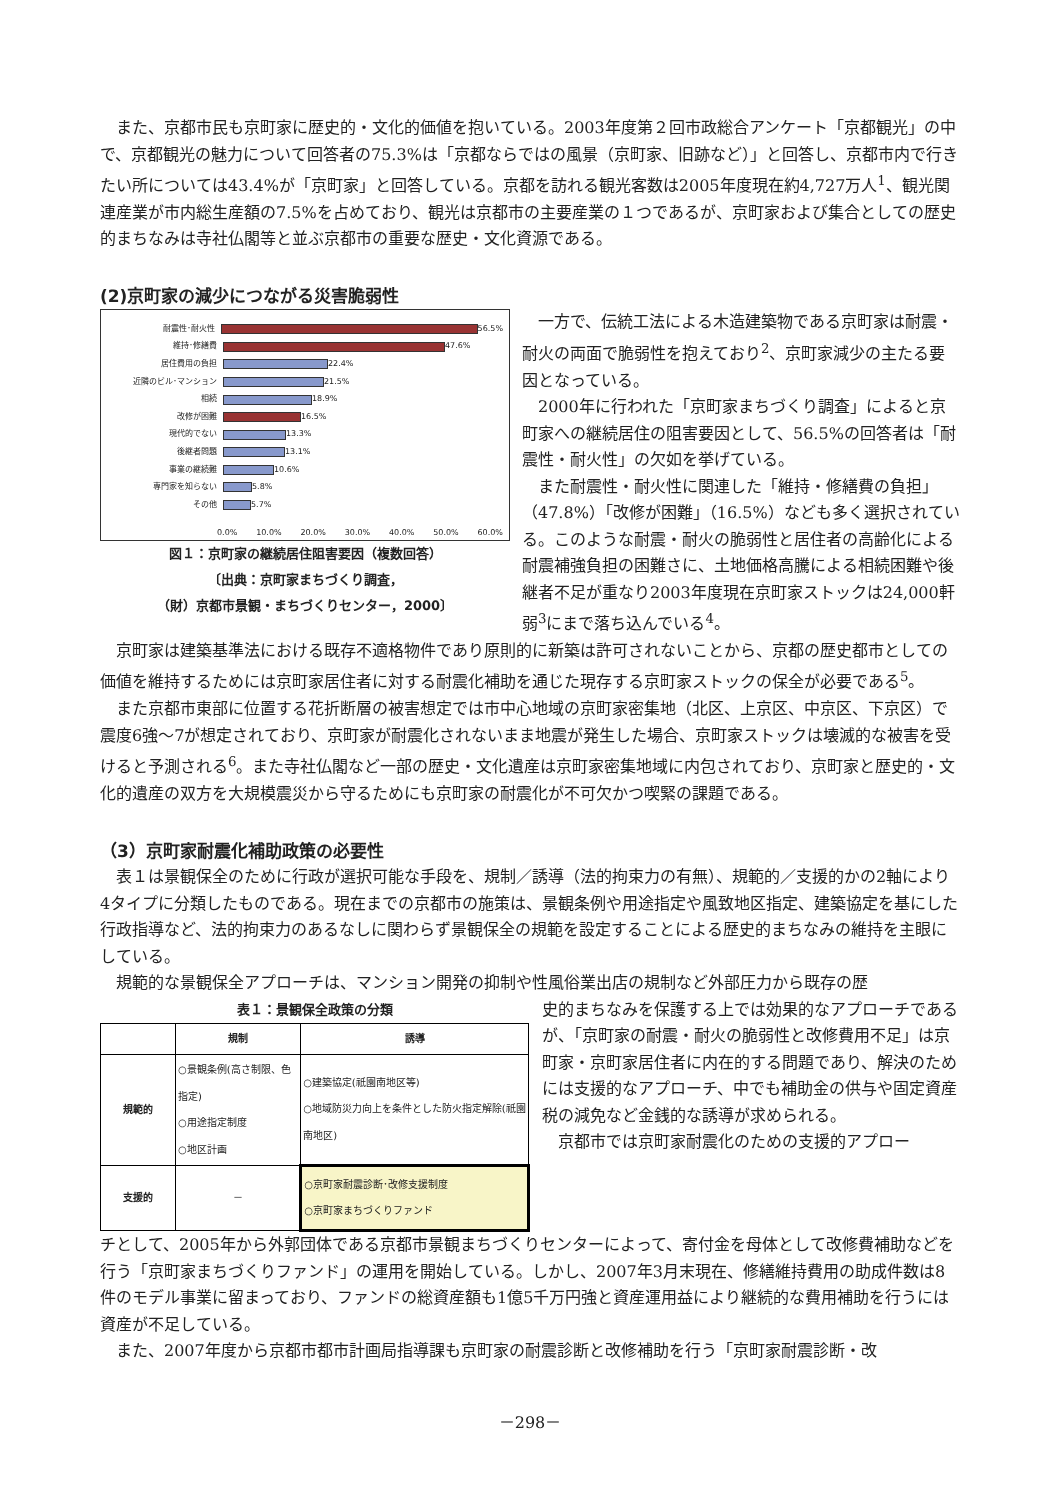また、京都市民も京町家に歴史的・文化的価値を抱いている。2003年度第２回市政総合アンケート「京都観光」の中で、京都観光の魅力について回答者の75.3%は「京都ならではの風景（京町家、旧跡など）」と回答し、京都市内で行きたい所については43.4%が「京町家」と回答している。京都を訪れる観光客数は2005年度現在約4,727万人<sup>1</sup>、観光関連産業が市内総生産額の7.5%を占めており、観光は京都市の主要産業の１つであるが、京町家および集合としての歴史的まちなみは寺社仏閣等と並ぶ京都市の重要な歴史・文化資源である。
(2)京町家の減少につながる災害脆弱性
耐震性･耐火性
56.5%
維持･修繕費
47.6%
居住費用の負担
22.4%
近隣のビル･マンション
21.5%
相続
18.9%
改修が困難
16.5%
現代的でない
13.3%
後継者問題
13.1%
事業の継続難
10.6%
専門家を知らない
5.8%
その他
5.7%
0.0% 10.0% 20.0% 30.0% 40.0% 50.0% 60.0%
図１：京町家の継続居住阻害要因（複数回答）
〔出典：京町家まちづくり調査，
（財）京都市景観・まちづくりセンター，2000〕
一方で、伝統工法による木造建築物である京町家は耐震・耐火の両面で脆弱性を抱えており<sup>2</sup>、京町家減少の主たる要因となっている。
2000年に行われた「京町家まちづくり調査」によると京町家への継続居住の阻害要因として、56.5%の回答者は「耐震性・耐火性」の欠如を挙げている。
また耐震性・耐火性に関連した「維持・修繕費の負担」（47.8%）「改修が困難」（16.5%）なども多く選択されている。このような耐震・耐火の脆弱性と居住者の高齢化による耐震補強負担の困難さに、土地価格高騰による相続困難や後継者不足が重なり2003年度現在京町家ストックは24,000軒弱<sup>3</sup>にまで落ち込んでいる<sup>4</sup>。
京町家は建築基準法における既存不適格物件であり原則的に新築は許可されないことから、京都の歴史都市としての価値を維持するためには京町家居住者に対する耐震化補助を通じた現存する京町家ストックの保全が必要である<sup>5</sup>。
また京都市東部に位置する花折断層の被害想定では市中心地域の京町家密集地（北区、上京区、中京区、下京区）で震度6強～7が想定されており、京町家が耐震化されないまま地震が発生した場合、京町家ストックは壊滅的な被害を受けると予測される<sup>6</sup>。また寺社仏閣など一部の歴史・文化遺産は京町家密集地域に内包されており、京町家と歴史的・文化的遺産の双方を大規模震災から守るためにも京町家の耐震化が不可欠かつ喫緊の課題である。
（3）京町家耐震化補助政策の必要性
表１は景観保全のために行政が選択可能な手段を、規制／誘導（法的拘束力の有無）、規範的／支援的かの2軸により4タイプに分類したものである。現在までの京都市の施策は、景観条例や用途指定や風致地区指定、建築協定を基にした行政指導など、法的拘束力のあるなしに関わらず景観保全の規範を設定することによる歴史的まちなみの維持を主眼にしている。
規範的な景観保全アプローチは、マンション開発の抑制や性風俗業出店の規制など外部圧力から既存の歴
表１：景観保全政策の分類
| | 規制 | 誘導 |
| --- | --- | --- |
| 規範的 | ○景観条例(高さ制限、色指定) ○用途指定制度 ○地区計画 | ○建築協定(祇園南地区等) ○地域防災力向上を条件とした防火指定解除(祇園南地区) |
| 支援的 | － | ○京町家耐震診断･改修支援制度 ○京町家まちづくりファンド |
史的まちなみを保護する上では効果的なアプローチであるが、「京町家の耐震・耐火の脆弱性と改修費用不足」は京町家・京町家居住者に内在的する問題であり、解決のためには支援的なアプローチ、中でも補助金の供与や固定資産税の減免など金銭的な誘導が求められる。
京都市では京町家耐震化のための支援的アプロー
チとして、2005年から外郭団体である京都市景観まちづくりセンターによって、寄付金を母体として改修費補助などを行う「京町家まちづくりファンド」の運用を開始している。しかし、2007年3月末現在、修繕維持費用の助成件数は8件のモデル事業に留まっており、ファンドの総資産額も1億5千万円強と資産運用益により継続的な費用補助を行うには資産が不足している。
また、2007年度から京都市都市計画局指導課も京町家の耐震診断と改修補助を行う「京町家耐震診断・改
－298－